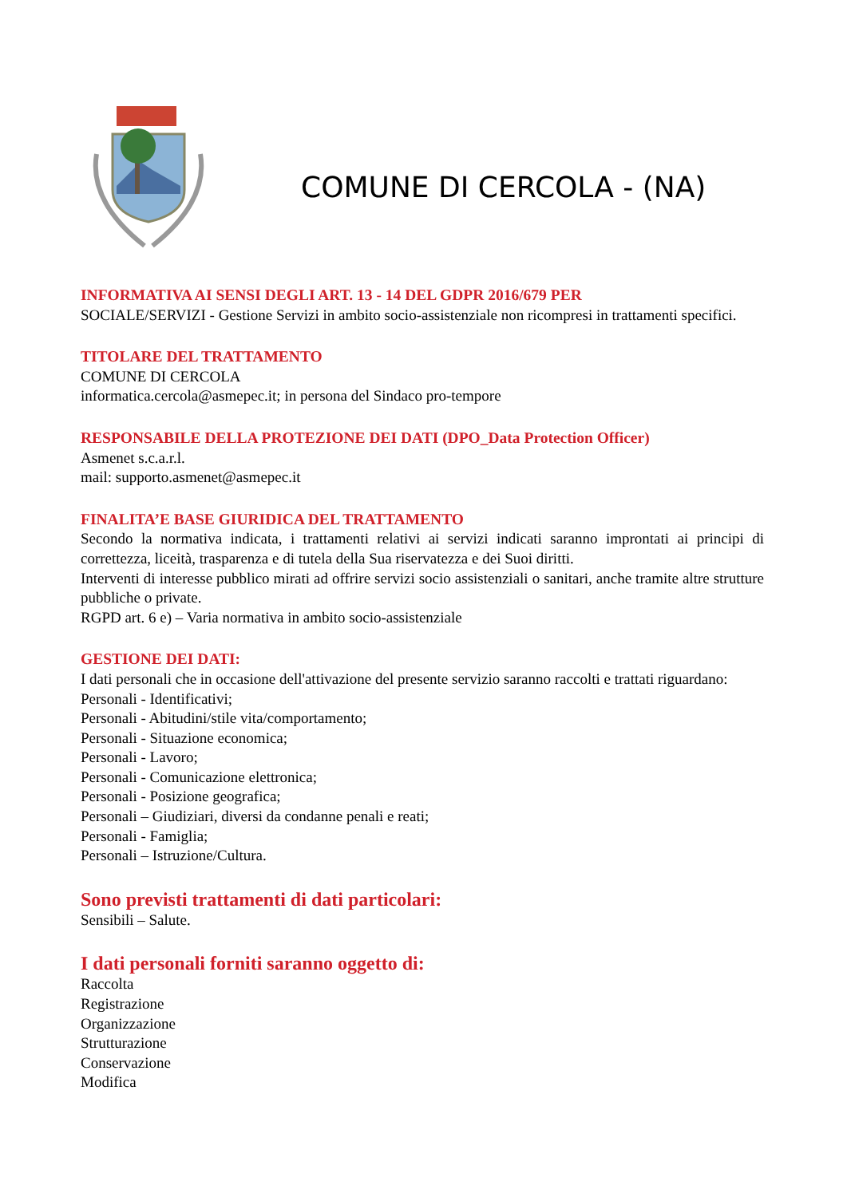COMUNE DI CERCOLA - (NA)
INFORMATIVA AI SENSI DEGLI ART. 13 - 14 DEL GDPR 2016/679 PER
SOCIALE/SERVIZI - Gestione Servizi in ambito socio-assistenziale non ricompresi in trattamenti specifici.
TITOLARE DEL TRATTAMENTO
COMUNE DI CERCOLA
informatica.cercola@asmepec.it; in persona del Sindaco pro-tempore
RESPONSABILE DELLA PROTEZIONE DEI DATI (DPO_Data Protection Officer)
Asmenet s.c.a.r.l.
mail: supporto.asmenet@asmepec.it
FINALITA’E BASE GIURIDICA DEL TRATTAMENTO
Secondo la normativa indicata, i trattamenti relativi ai servizi indicati saranno improntati ai principi di correttezza, liceità, trasparenza e di tutela della Sua riservatezza e dei Suoi diritti.
Interventi di interesse pubblico mirati ad offrire servizi socio assistenziali o sanitari, anche tramite altre strutture pubbliche o private.
RGPD art. 6 e) – Varia normativa in ambito socio-assistenziale
GESTIONE DEI DATI:
I dati personali che in occasione dell'attivazione del presente servizio saranno raccolti e trattati riguardano:
Personali - Identificativi;
Personali - Abitudini/stile vita/comportamento;
Personali - Situazione economica;
Personali - Lavoro;
Personali - Comunicazione elettronica;
Personali - Posizione geografica;
Personali – Giudiziari, diversi da condanne penali e reati;
Personali - Famiglia;
Personali – Istruzione/Cultura.
Sono previsti trattamenti di dati particolari:
Sensibili – Salute.
I dati personali forniti saranno oggetto di:
Raccolta
Registrazione
Organizzazione
Strutturazione
Conservazione
Modifica